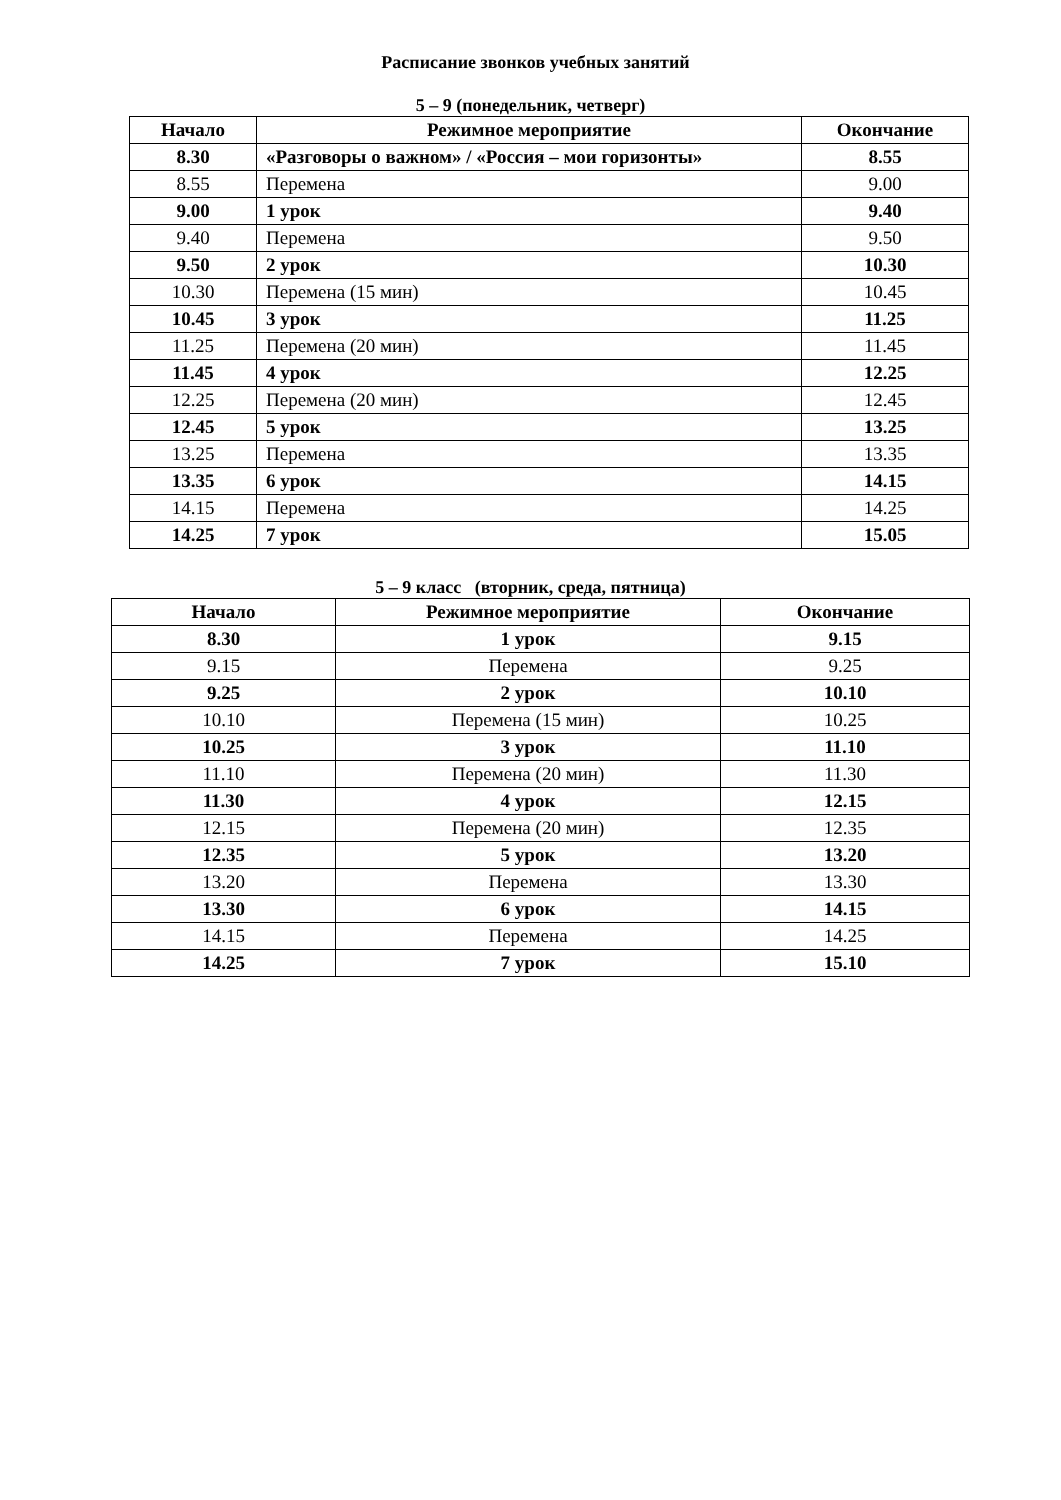Расписание звонков учебных занятий
5 – 9 (понедельник, четверг)
| Начало | Режимное мероприятие | Окончание |
| --- | --- | --- |
| 8.30 | «Разговоры о важном» / «Россия – мои горизонты» | 8.55 |
| 8.55 | Перемена | 9.00 |
| 9.00 | 1 урок | 9.40 |
| 9.40 | Перемена | 9.50 |
| 9.50 | 2 урок | 10.30 |
| 10.30 | Перемена (15 мин) | 10.45 |
| 10.45 | 3 урок | 11.25 |
| 11.25 | Перемена (20 мин) | 11.45 |
| 11.45 | 4 урок | 12.25 |
| 12.25 | Перемена (20 мин) | 12.45 |
| 12.45 | 5 урок | 13.25 |
| 13.25 | Перемена | 13.35 |
| 13.35 | 6 урок | 14.15 |
| 14.15 | Перемена | 14.25 |
| 14.25 | 7 урок | 15.05 |
5 – 9 класс (вторник, среда, пятница)
| Начало | Режимное мероприятие | Окончание |
| --- | --- | --- |
| 8.30 | 1 урок | 9.15 |
| 9.15 | Перемена | 9.25 |
| 9.25 | 2 урок | 10.10 |
| 10.10 | Перемена (15 мин) | 10.25 |
| 10.25 | 3 урок | 11.10 |
| 11.10 | Перемена (20 мин) | 11.30 |
| 11.30 | 4 урок | 12.15 |
| 12.15 | Перемена (20 мин) | 12.35 |
| 12.35 | 5 урок | 13.20 |
| 13.20 | Перемена | 13.30 |
| 13.30 | 6 урок | 14.15 |
| 14.15 | Перемена | 14.25 |
| 14.25 | 7 урок | 15.10 |